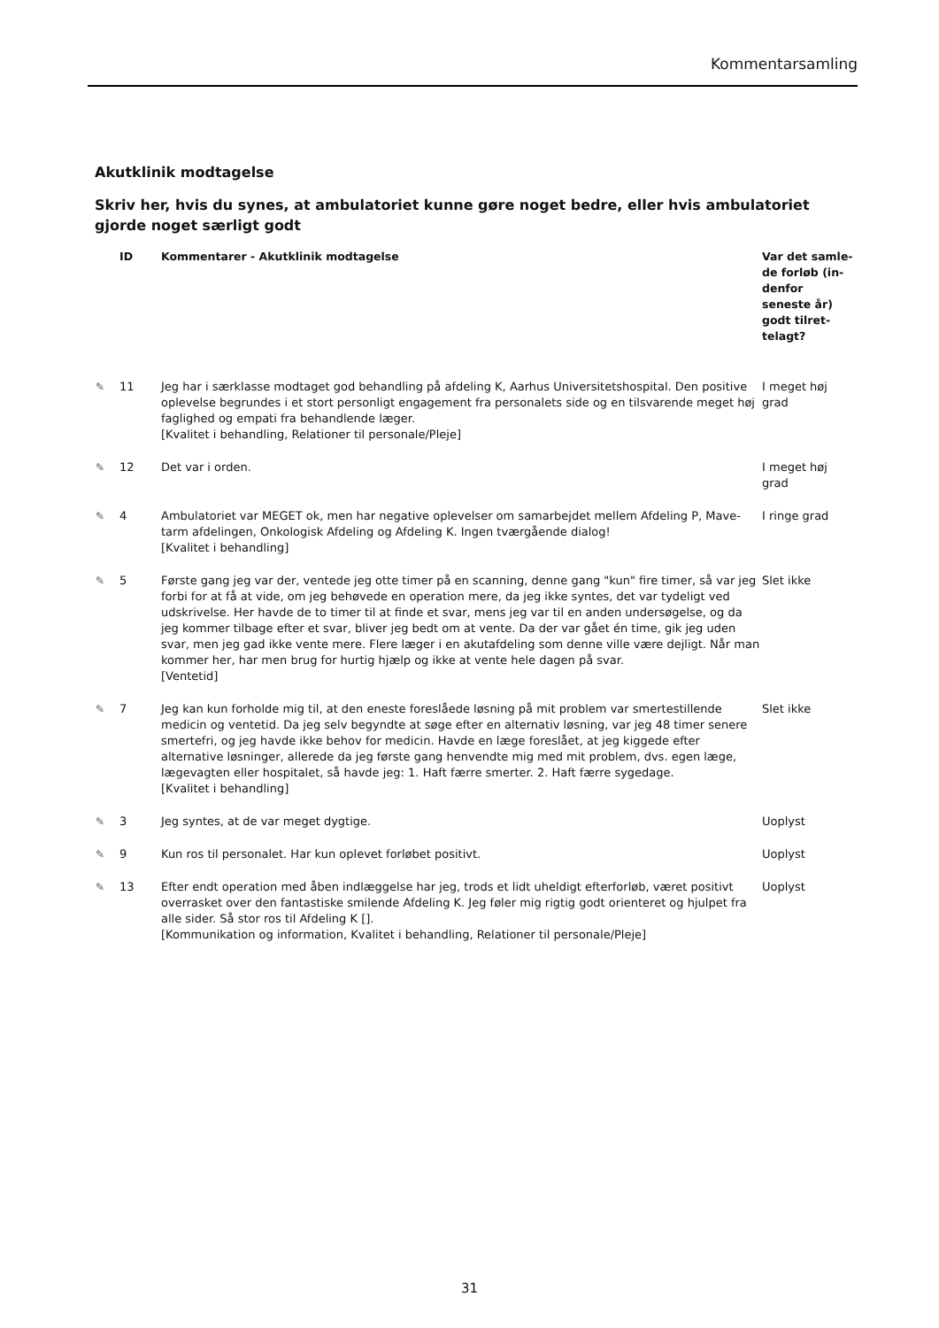Kommentarsamling
Akutklinik modtagelse
Skriv her, hvis du synes, at ambulatoriet kunne gøre noget bedre, eller hvis ambulatoriet gjorde noget særligt godt
| | ID | Kommentarer - Akutklinik modtagelse | Var det samle-de forløb (in-denfor seneste år) godt tilret-telagt? |
| --- | --- | --- | --- |
| ✎ | 11 | Jeg har i særklasse modtaget god behandling på afdeling K, Aarhus Universitetshospital. Den positive oplevelse begrundes i et stort personligt engagement fra personalets side og en tilsvarende meget høj faglighed og empati fra behandlende læger. [Kvalitet i behandling, Relationer til personale/Pleje] | I meget høj grad |
| ✎ | 12 | Det var i orden. | I meget høj grad |
| ✎ | 4 | Ambulatoriet var MEGET ok, men har negative oplevelser om samarbejdet mellem Afdeling P, Mave-tarm afdelingen, Onkologisk Afdeling og Afdeling K. Ingen tværgående dialog! [Kvalitet i behandling] | I ringe grad |
| ✎ | 5 | Første gang jeg var der, ventede jeg otte timer på en scanning, denne gang "kun" fire timer, så var jeg forbi for at få at vide, om jeg behøvede en operation mere, da jeg ikke syntes, det var tydeligt ved udskrivelse. Her havde de to timer til at finde et svar, mens jeg var til en anden undersøgelse, og da jeg kommer tilbage efter et svar, bliver jeg bedt om at vente. Da der var gået én time, gik jeg uden svar, men jeg gad ikke vente mere. Flere læger i en akutafdeling som denne ville være dejligt. Når man kommer her, har men brug for hurtig hjælp og ikke at vente hele dagen på svar. [Ventetid] | Slet ikke |
| ✎ | 7 | Jeg kan kun forholde mig til, at den eneste foreslåede løsning på mit problem var smertestillende medicin og ventetid. Da jeg selv begyndte at søge efter en alternativ løsning, var jeg 48 timer senere smertefri, og jeg havde ikke behov for medicin. Havde en læge foreslået, at jeg kiggede efter alternative løsninger, allerede da jeg første gang henvendte mig med mit problem, dvs. egen læge, lægevagten eller hospitalet, så havde jeg: 1. Haft færre smerter. 2. Haft færre sygedage. [Kvalitet i behandling] | Slet ikke |
| ✎ | 3 | Jeg syntes, at de var meget dygtige. | Uoplyst |
| ✎ | 9 | Kun ros til personalet. Har kun oplevet forløbet positivt. | Uoplyst |
| ✎ | 13 | Efter endt operation med åben indlæggelse har jeg, trods et lidt uheldigt efterforløb, været positivt overrasket over den fantastiske smilende Afdeling K. Jeg føler mig rigtig godt orienteret og hjulpet fra alle sider. Så stor ros til Afdeling K []. [Kommunikation og information, Kvalitet i behandling, Relationer til personale/Pleje] | Uoplyst |
31